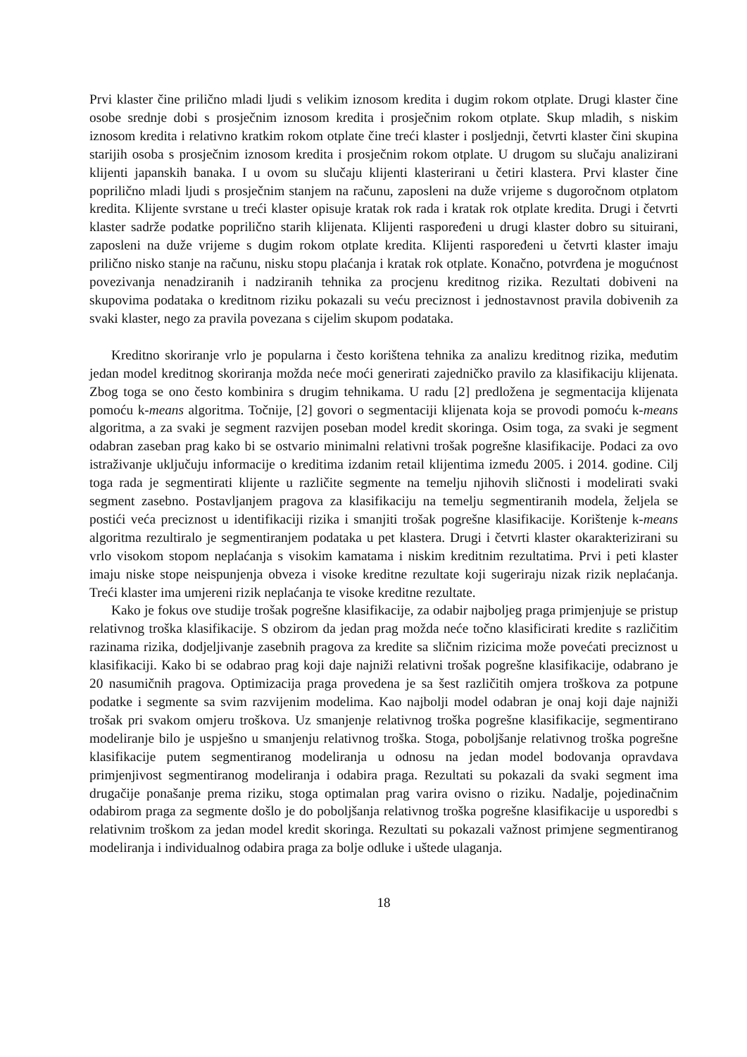Prvi klaster čine prilično mladi ljudi s velikim iznosom kredita i dugim rokom otplate. Drugi klaster čine osobe srednje dobi s prosječnim iznosom kredita i prosječnim rokom otplate. Skup mladih, s niskim iznosom kredita i relativno kratkim rokom otplate čine treći klaster i posljednji, četvrti klaster čini skupina starijih osoba s prosječnim iznosom kredita i prosječnim rokom otplate. U drugom su slučaju analizirani klijenti japanskih banaka. I u ovom su slučaju klijenti klasterirani u četiri klastera. Prvi klaster čine poprilično mladi ljudi s prosječnim stanjem na računu, zaposleni na duže vrijeme s dugoročnom otplatom kredita. Klijente svrstane u treći klaster opisuje kratak rok rada i kratak rok otplate kredita. Drugi i četvrti klaster sadrže podatke poprilično starih klijenata. Klijenti raspoređeni u drugi klaster dobro su situirani, zaposleni na duže vrijeme s dugim rokom otplate kredita. Klijenti raspoređeni u četvrti klaster imaju prilično nisko stanje na računu, nisku stopu plaćanja i kratak rok otplate. Konačno, potvrđena je mogućnost povezivanja nenadziranih i nadziranih tehnika za procjenu kreditnog rizika. Rezultati dobiveni na skupovima podataka o kreditnom riziku pokazali su veću preciznost i jednostavnost pravila dobivenih za svaki klaster, nego za pravila povezana s cijelim skupom podataka.
Kreditno skoriranje vrlo je popularna i često korištena tehnika za analizu kreditnog rizika, međutim jedan model kreditnog skoriranja možda neće moći generirati zajedničko pravilo za klasifikaciju klijenata. Zbog toga se ono često kombinira s drugim tehnikama. U radu [2] predložena je segmentacija klijenata pomoću k-means algoritma. Točnije, [2] govori o segmentaciji klijenata koja se provodi pomoću k-means algoritma, a za svaki je segment razvijen poseban model kredit skoringa. Osim toga, za svaki je segment odabran zaseban prag kako bi se ostvario minimalni relativni trošak pogrešne klasifikacije. Podaci za ovo istraživanje uključuju informacije o kreditima izdanim retail klijentima između 2005. i 2014. godine. Cilj toga rada je segmentirati klijente u različite segmente na temelju njihovih sličnosti i modelirati svaki segment zasebno. Postavljanjem pragova za klasifikaciju na temelju segmentiranih modela, željela se postići veća preciznost u identifikaciji rizika i smanjiti trošak pogrešne klasifikacije. Korištenje k-means algoritma rezultiralo je segmentiranjem podataka u pet klastera. Drugi i četvrti klaster okarakterizirani su vrlo visokom stopom neplaćanja s visokim kamatama i niskim kreditnim rezultatima. Prvi i peti klaster imaju niske stope neispunjenja obveza i visoke kreditne rezultate koji sugeriraju nizak rizik neplaćanja. Treći klaster ima umjereni rizik neplaćanja te visoke kreditne rezultate.
Kako je fokus ove studije trošak pogrešne klasifikacije, za odabir najboljeg praga primjenjuje se pristup relativnog troška klasifikacije. S obzirom da jedan prag možda neće točno klasificirati kredite s različitim razinama rizika, dodjeljivanje zasebnih pragova za kredite sa sličnim rizicima može povećati preciznost u klasifikaciji. Kako bi se odabrao prag koji daje najniži relativni trošak pogrešne klasifikacije, odabrano je 20 nasumičnih pragova. Optimizacija praga provedena je sa šest različitih omjera troškova za potpune podatke i segmente sa svim razvijenim modelima. Kao najbolji model odabran je onaj koji daje najniži trošak pri svakom omjeru troškova. Uz smanjenje relativnog troška pogrešne klasifikacije, segmentirano modeliranje bilo je uspješno u smanjenju relativnog troška. Stoga, poboljšanje relativnog troška pogrešne klasifikacije putem segmentiranog modeliranja u odnosu na jedan model bodovanja opravdava primjenjivost segmentiranog modeliranja i odabira praga. Rezultati su pokazali da svaki segment ima drugačije ponašanje prema riziku, stoga optimalan prag varira ovisno o riziku. Nadalje, pojedinačnim odabirom praga za segmente došlo je do poboljšanja relativnog troška pogrešne klasifikacije u usporedbi s relativnim troškom za jedan model kredit skoringa. Rezultati su pokazali važnost primjene segmentiranog modeliranja i individualnog odabira praga za bolje odluke i uštede ulaganja.
18